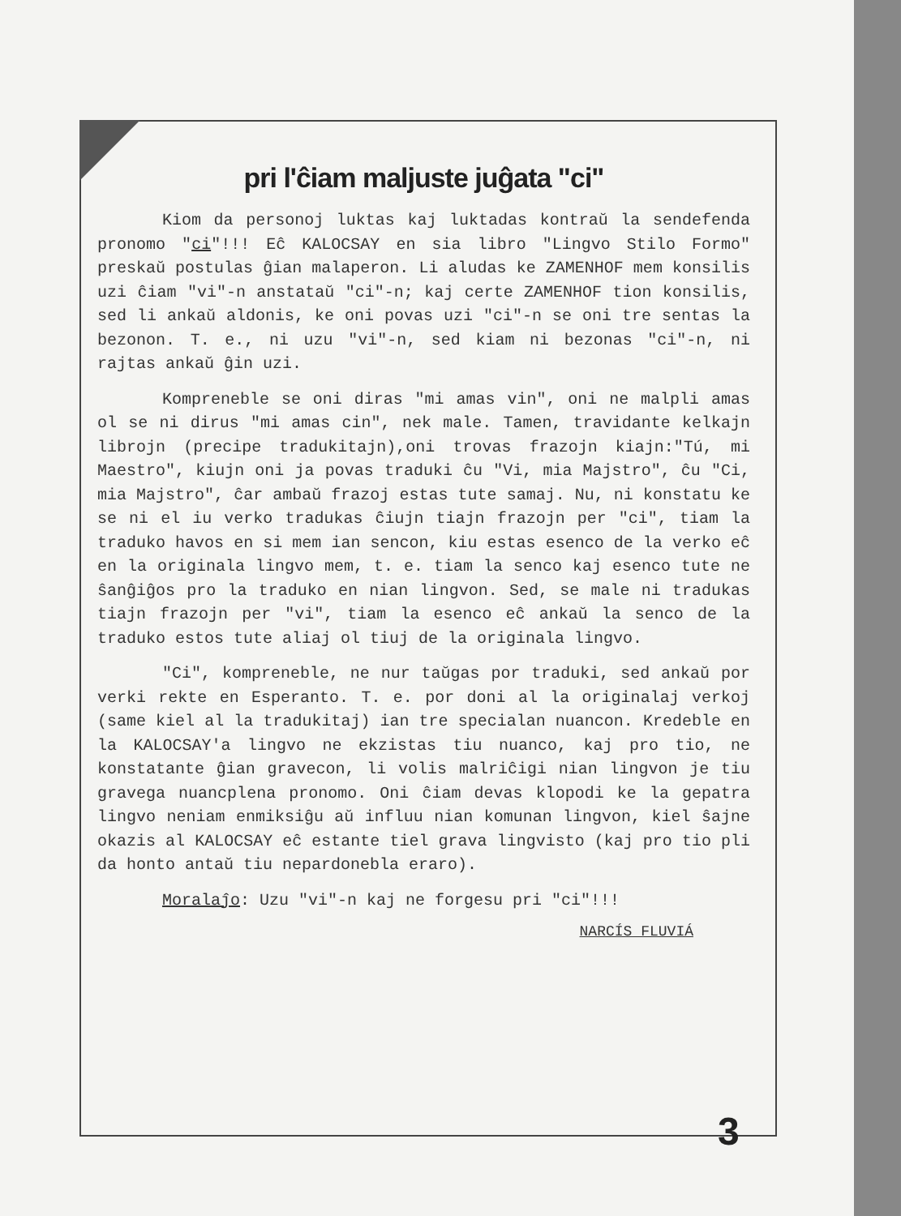pri l'ĉiam maljuste juĝata "ci"
Kiom da personoj luktas kaj luktadas kontraŭ la sendefenda pronomo "ci"!!! Eĉ KALOCSAY en sia libro "Lingvo Stilo Formo" preskaŭ postulas ĝian malaperon. Li aludas ke ZAMENHOF mem konsilis uzi ĉiam "vi"-n anstataŭ "ci"-n; kaj certe ZAMENHOF tion konsilis, sed li ankaŭ aldonis, ke oni povas uzi "ci"-n se oni tre sentas la bezonon. T. e., ni uzu "vi"-n, sed kiam ni bezonas "ci"-n, ni rajtas ankaŭ ĝin uzi.
Kompreneble se oni diras "mi amas vin", oni ne malpli amas ol se ni dirus "mi amas cin", nek male. Tamen, travidante kelkajn librojn (precipe tradukitajn),oni trovas frazojn kiajn:"Tú, mi Maestro", kiujn oni ja povas traduki ĉu "Vi, mia Majstro", ĉu "Ci, mia Majstro", ĉar ambaŭ frazoj estas tute samaj. Nu, ni konstatu ke se ni el iu verko tradukas ĉiujn tiajn frazojn per "ci", tiam la traduko havos en si mem ian sencon, kiu estas esenco de la verko eĉ en la originala lingvo mem, t. e. tiam la senco kaj esenco tute ne ŝanĝiĝos pro la traduko en nian lingvon. Sed, se male ni tradukas tiajn frazojn per "vi", tiam la esenco eĉ ankaŭ la senco de la traduko estos tute aliaj ol tiuj de la originala lingvo.
"Ci", kompreneble, ne nur taŭgas por traduki, sed ankaŭ por verki rekte en Esperanto. T. e. por doni al la originalaj verkoj (same kiel al la tradukitaj) ian tre specialan nuancon. Kredeble en la KALOCSAY'a lingvo ne ekzistas tiu nuanco, kaj pro tio, ne konstatante ĝian gravecon, li volis malriĉigi nian lingvon je tiu gravega nuancplena pronomo. Oni ĉiam devas klopodi ke la gepatra lingvo neniam enmiksiĝu aŭ influu nian komunan lingvon, kiel ŝajne okazis al KALOCSAY eĉ estante tiel grava lingvisto (kaj pro tio pli da honto antaŭ tiu nepardonebla eraro).
Moralaĵo: Uzu "vi"-n kaj ne forgesu pri "ci"!!!
NARCÍS FLUVIÁ
3